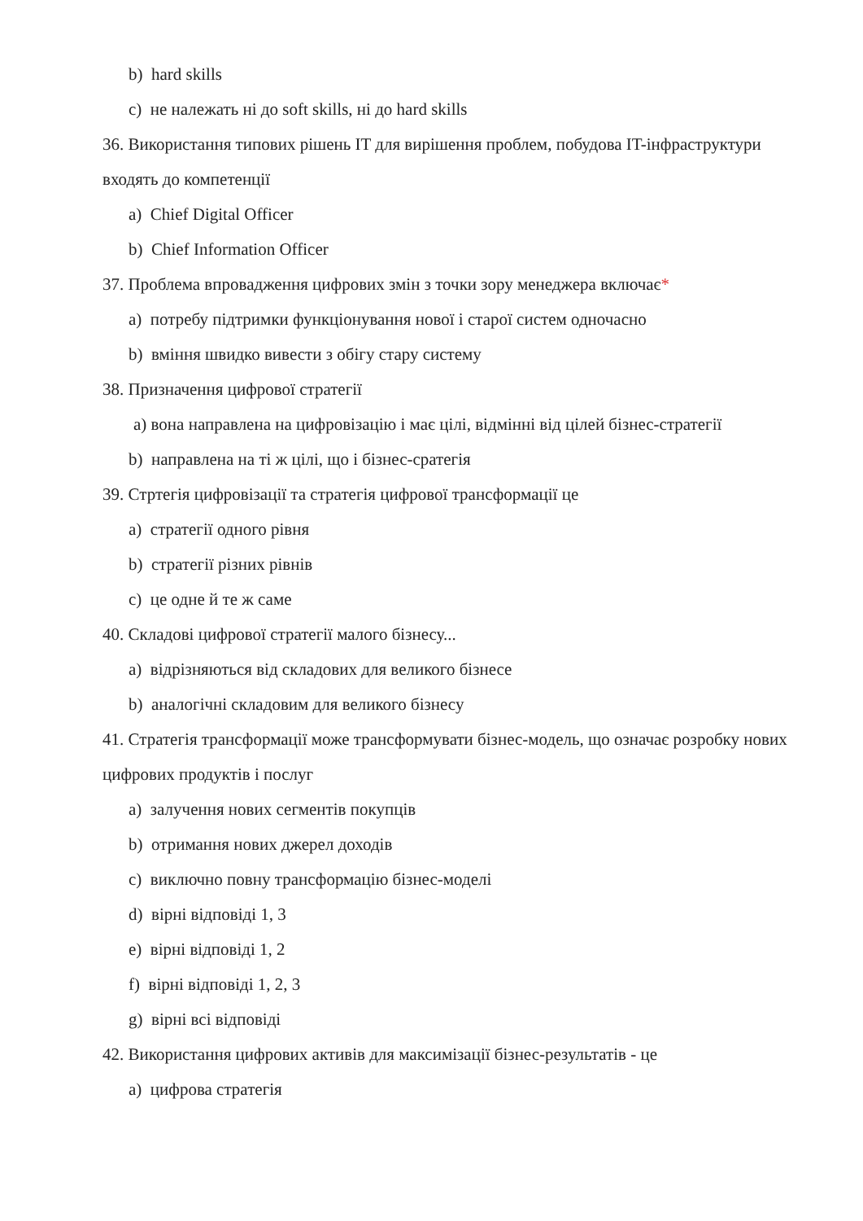b) hard skills
c) не належать ні до soft skills, ні до hard skills
36. Використання типових рішень IT для вирішення проблем, побудова IT-інфраструктури входять до компетенції
a) Chief Digital Officer
b) Chief Information Officer
37. Проблема впровадження цифрових змін з точки зору менеджера включає*
a) потребу підтримки функціонування нової і старої систем одночасно
b) вміння швидко вивести з обігу стару систему
38. Призначення цифрової стратегії
а) вона направлена на цифровізацію і має цілі, відмінні від цілей бізнес-стратегії
b) направлена на ті ж цілі, що і бізнес-сратегія
39. Стртегія цифровізації та стратегія цифрової трансформації це
a) стратегії одного рівня
b) стратегії різних рівнів
c) це одне й те ж саме
40. Складові цифрової стратегії малого бізнесу...
a) відрізняються від складових для великого бізнесе
b) аналогічні складовим для великого бізнесу
41. Стратегія трансформації може трансформувати бізнес-модель, що означає розробку нових цифрових продуктів і послуг
a) залучення нових сегментів покупців
b) отримання нових джерел доходів
c) виключно повну трансформацію бізнес-моделі
d) вірні відповіді 1, 3
e) вірні відповіді 1, 2
f) вірні відповіді 1, 2, 3
g) вірні всі відповіді
42. Використання цифрових активів для максимізації бізнес-результатів - це
a) цифрова стратегія